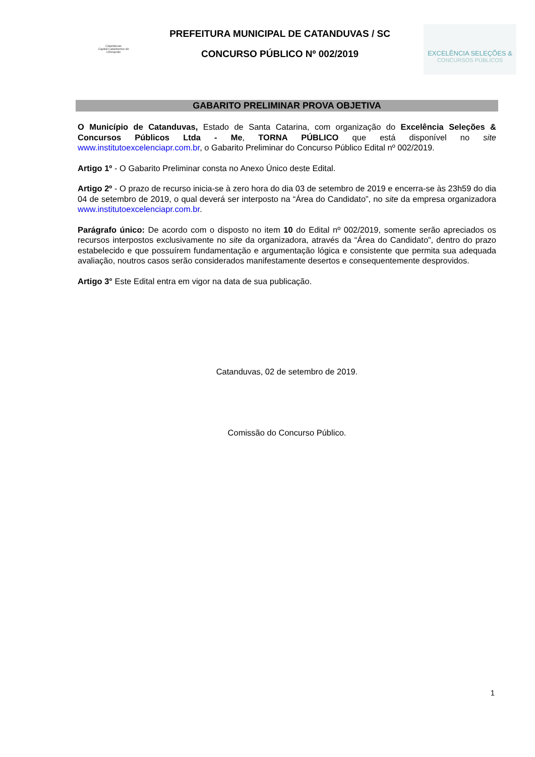Catanduvas
Capital Catarinense do Chimarrão
PREFEITURA MUNICIPAL DE CATANDUVAS / SC
CONCURSO PÚBLICO Nº 002/2019
EXCELÊNCIA SELEÇÕES &
CONCURSOS PÚBLICOS
GABARITO PRELIMINAR PROVA OBJETIVA
O Município de Catanduvas, Estado de Santa Catarina, com organização do Excelência Seleções & Concursos Públicos Ltda - Me, TORNA PÚBLICO que está disponível no site www.institutoexcelenciapr.com.br, o Gabarito Preliminar do Concurso Público Edital nº 002/2019.
Artigo 1º - O Gabarito Preliminar consta no Anexo Único deste Edital.
Artigo 2º - O prazo de recurso inicia-se à zero hora do dia 03 de setembro de 2019 e encerra-se às 23h59 do dia 04 de setembro de 2019, o qual deverá ser interposto na “Área do Candidato”, no site da empresa organizadora www.institutoexcelenciapr.com.br.
Parágrafo único: De acordo com o disposto no item 10 do Edital nº 002/2019, somente serão apreciados os recursos interpostos exclusivamente no site da organizadora, através da “Área do Candidato”, dentro do prazo estabelecido e que possuírem fundamentação e argumentação lógica e consistente que permita sua adequada avaliação, noutros casos serão considerados manifestamente desertos e consequentemente desprovidos.
Artigo 3° Este Edital entra em vigor na data de sua publicação.
Catanduvas, 02 de setembro de 2019.
Comissão do Concurso Público.
1